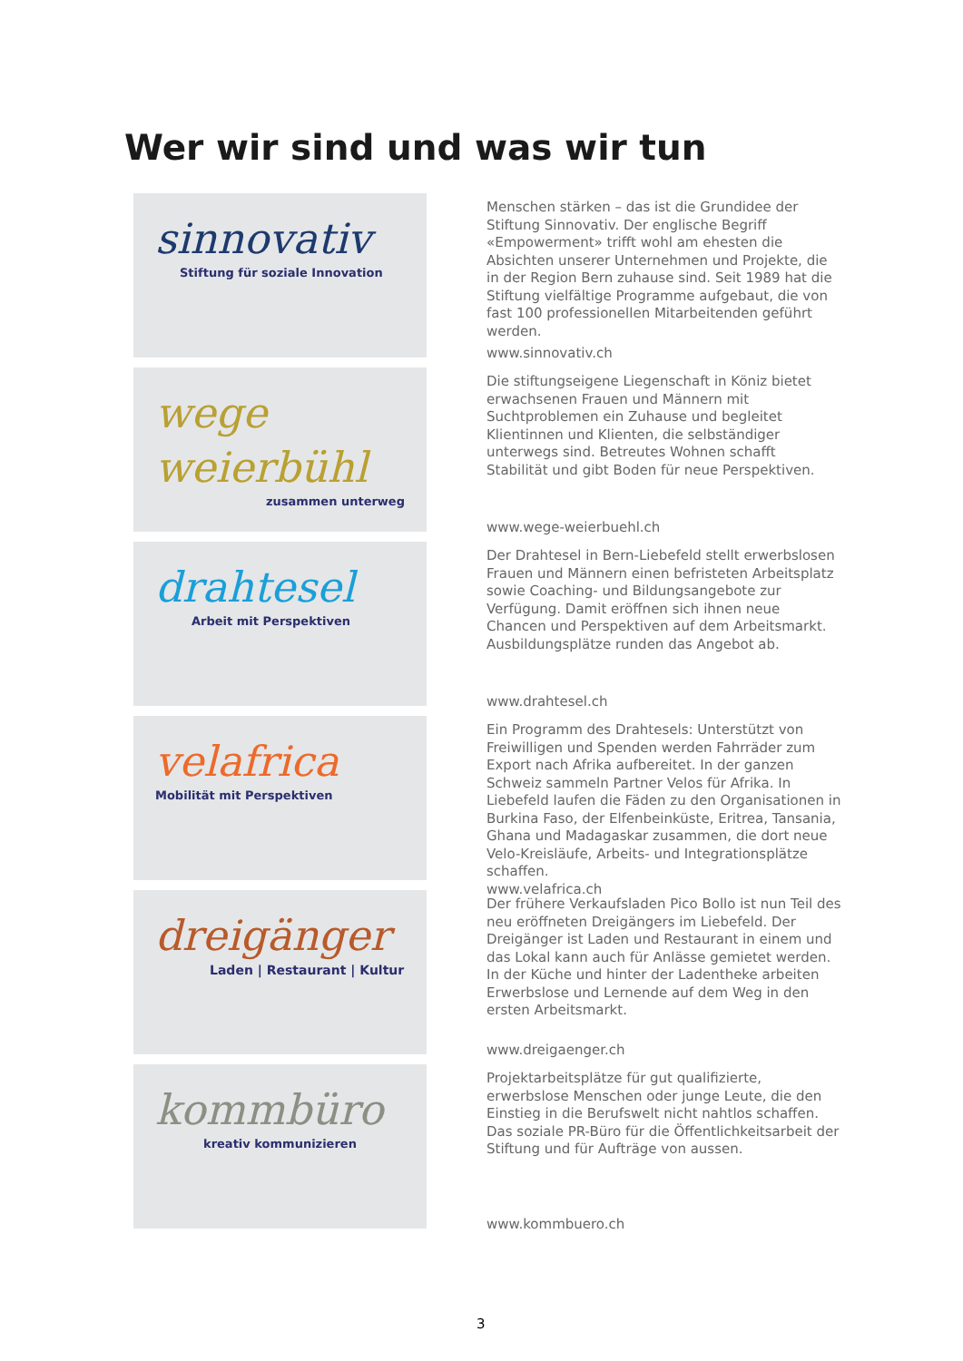Wer wir sind und was wir tun
sinnovativ
Stiftung für soziale Innovation
Menschen stärken – das ist die Grundidee der Stiftung Sinnovativ. Der englische Begriff «Empowerment» trifft wohl am ehesten die Absichten unserer Unternehmen und Projekte, die in der Region Bern zuhause sind. Seit 1989 hat die Stiftung vielfältige Programme aufgebaut, die von fast 100 professionellen Mitarbeitenden geführt werden.
www.sinnovativ.ch
wege weierbühl
zusammen unterweg
Die stiftungseigene Liegenschaft in Köniz bietet erwachsenen Frauen und Männern mit Suchtproblemen ein Zuhause und begleitet Klientinnen und Klienten, die selbständiger unterwegs sind. Betreutes Wohnen schafft Stabilität und gibt Boden für neue Perspektiven.
www.wege-weierbuehl.ch
drahtesel
Arbeit mit Perspektiven
Der Drahtesel in Bern-Liebefeld stellt erwerbslosen Frauen und Männern einen befristeten Arbeitsplatz sowie Coaching- und Bildungsangebote zur Verfügung. Damit eröffnen sich ihnen neue Chancen und Perspektiven auf dem Arbeitsmarkt. Ausbildungsplätze runden das Angebot ab.
www.drahtesel.ch
velafrica
Mobilität mit Perspektiven
Ein Programm des Drahtesels: Unterstützt von Freiwilligen und Spenden werden Fahrräder zum Export nach Afrika aufbereitet. In der ganzen Schweiz sammeln Partner Velos für Afrika. In Liebefeld laufen die Fäden zu den Organisationen in Burkina Faso, der Elfenbeinküste, Eritrea, Tansania, Ghana und Madagaskar zusammen, die dort neue Velo-Kreisläufe, Arbeits- und Integrationsplätze schaffen.
www.velafrica.ch
dreigänger
Laden | Restaurant | Kultur
Der frühere Verkaufsladen Pico Bollo ist nun Teil des neu eröffneten Dreigängers im Liebefeld. Der Dreigänger ist Laden und Restaurant in einem und das Lokal kann auch für Anlässe gemietet werden. In der Küche und hinter der Ladentheke arbeiten Erwerbslose und Lernende auf dem Weg in den ersten Arbeitsmarkt.
www.dreigaenger.ch
kommbüro
kreativ kommunizieren
Projektarbeitsplätze für gut qualifizierte, erwerbslose Menschen oder junge Leute, die den Einstieg in die Berufswelt nicht nahtlos schaffen. Das soziale PR-Büro für die Öffentlichkeitsarbeit der Stiftung und für Aufträge von aussen.
www.kommbuero.ch
3